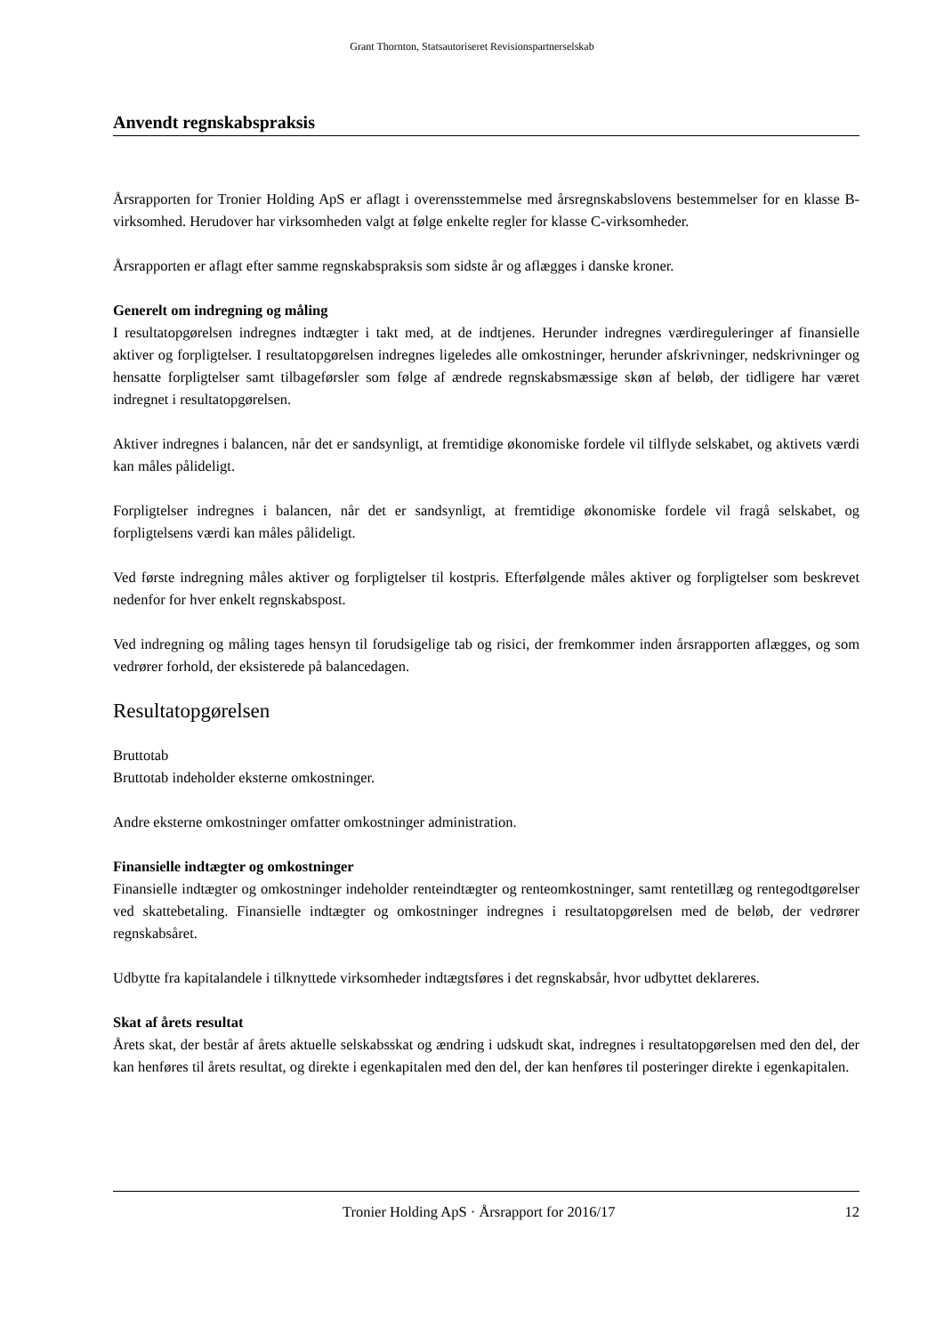Grant Thornton, Statsautoriseret Revisionspartnerselskab
Anvendt regnskabspraksis
Årsrapporten for Tronier Holding ApS er aflagt i overensstemmelse med årsregnskabslovens bestemmelser for en klasse B-virksomhed. Herudover har virksomheden valgt at følge enkelte regler for klasse C-virksomheder.
Årsrapporten er aflagt efter samme regnskabspraksis som sidste år og aflægges i danske kroner.
Generelt om indregning og måling
I resultatopgørelsen indregnes indtægter i takt med, at de indtjenes. Herunder indregnes værdireguleringer af finansielle aktiver og forpligtelser. I resultatopgørelsen indregnes ligeledes alle omkostninger, herunder afskrivninger, nedskrivninger og hensatte forpligtelser samt tilbageførsler som følge af ændrede regnskabsmæssige skøn af beløb, der tidligere har været indregnet i resultatopgørelsen.
Aktiver indregnes i balancen, når det er sandsynligt, at fremtidige økonomiske fordele vil tilflyde selskabet, og aktivets værdi kan måles pålideligt.
Forpligtelser indregnes i balancen, når det er sandsynligt, at fremtidige økonomiske fordele vil fragå selskabet, og forpligtelsens værdi kan måles pålideligt.
Ved første indregning måles aktiver og forpligtelser til kostpris. Efterfølgende måles aktiver og forpligtelser som beskrevet nedenfor for hver enkelt regnskabspost.
Ved indregning og måling tages hensyn til forudsigelige tab og risici, der fremkommer inden årsrapporten aflægges, og som vedrører forhold, der eksisterede på balancedagen.
Resultatopgørelsen
Bruttotab
Bruttotab indeholder eksterne omkostninger.
Andre eksterne omkostninger omfatter omkostninger administration.
Finansielle indtægter og omkostninger
Finansielle indtægter og omkostninger indeholder renteindtægter og renteomkostninger, samt rentetillæg og rentegodtgørelser ved skattebetaling. Finansielle indtægter og omkostninger indregnes i resultatopgørelsen med de beløb, der vedrører regnskabsåret.
Udbytte fra kapitalandele i tilknyttede virksomheder indtægtsføres i det regnskabsår, hvor udbyttet deklareres.
Skat af årets resultat
Årets skat, der består af årets aktuelle selskabsskat og ændring i udskudt skat, indregnes i resultatopgørelsen med den del, der kan henføres til årets resultat, og direkte i egenkapitalen med den del, der kan henføres til posteringer direkte i egenkapitalen.
Tronier Holding ApS · Årsrapport for 2016/17 12